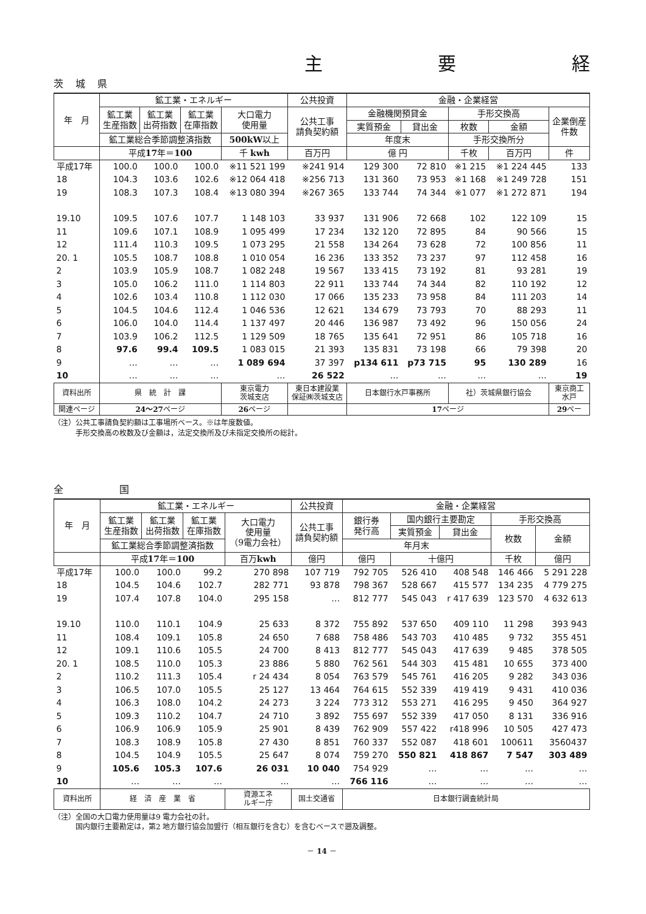主 要 経
茨城県
| 年 月 | 鉱工業・エネルギー | | | | 公共投資 | 金融・企業経営 | | | | |
| --- | --- | --- | --- | --- | --- | --- | --- | --- | --- | --- |
| | 鉱工業 生産指数 | 鉱工業 出荷指数 | 鉱工業 在庫指数 | 大口電力 使用量 | 公共工事 請負契約額 | 金融機関預貸金 | | 手形交換高 | | 企業倒産 件数 |
| | | | | | | 実質預金 | 貸出金 | 枚数 | 金額 | |
| | 鉱工業総合季節調整済指数 | | | 500kW 以上 | | 年度末 | | 手形交換所分 | | |
| | 平成 17 年＝ 100 | | | 千 kwh | 百万円 | 億 円 | | 千枚 | 百万円 | 件 |
| 平成17年 | 100.0 | 100.0 | 100.0 | ※11 521 199 | ※241 914 | 129 300 | 72 810 | ※1 215 | ※1 224 445 | 133 |
| 18 | 104.3 | 103.6 | 102.6 | ※12 064 418 | ※256 713 | 131 360 | 73 953 | ※1 168 | ※1 249 728 | 151 |
| 19 | 108.3 | 107.3 | 108.4 | ※13 080 394 | ※267 365 | 133 744 | 74 344 | ※1 077 | ※1 272 871 | 194 |
| 19.10 | 109.5 | 107.6 | 107.7 | 1 148 103 | 33 937 | 131 906 | 72 668 | 102 | 122 109 | 15 |
| 11 | 109.6 | 107.1 | 108.9 | 1 095 499 | 17 234 | 132 120 | 72 895 | 84 | 90 566 | 15 |
| 12 | 111.4 | 110.3 | 109.5 | 1 073 295 | 21 558 | 134 264 | 73 628 | 72 | 100 856 | 11 |
| 20. 1 | 105.5 | 108.7 | 108.8 | 1 010 054 | 16 236 | 133 352 | 73 237 | 97 | 112 458 | 16 |
| 2 | 103.9 | 105.9 | 108.7 | 1 082 248 | 19 567 | 133 415 | 73 192 | 81 | 93 281 | 19 |
| 3 | 105.0 | 106.2 | 111.0 | 1 114 803 | 22 911 | 133 744 | 74 344 | 82 | 110 192 | 12 |
| 4 | 102.6 | 103.4 | 110.8 | 1 112 030 | 17 066 | 135 233 | 73 958 | 84 | 111 203 | 14 |
| 5 | 104.5 | 104.6 | 112.4 | 1 046 536 | 12 621 | 134 679 | 73 793 | 70 | 88 293 | 11 |
| 6 | 106.0 | 104.0 | 114.4 | 1 137 497 | 20 446 | 136 987 | 73 492 | 96 | 150 056 | 24 |
| 7 | 103.9 | 106.2 | 112.5 | 1 129 509 | 18 765 | 135 641 | 72 951 | 86 | 105 718 | 16 |
| 8 | 97.6 | 99.4 | 109.5 | 1 083 015 | 21 393 | 135 831 | 73 198 | 66 | 79 398 | 20 |
| 9 | … | … | … | 1 089 694 | 37 397 | p134 611 | p73 715 | 95 | 130 289 | 16 |
| 10 | … | … | … | … | 26 522 | … | … | … | … | 19 |
| 資料出所 | 県 統 計 課 | | | 東京電力 茨城支店 | 東日本建設業 保証㈱茨城支店 | 日本銀行水戸事務所 | | 社）茨城県銀行協会 | | 東京商工 水戸 |
| 関連ページ | 24～27 ページ | | | 26 ページ | | 17 ページ | | | | 29 ペー |
（注）公共工事請負契約額は工事場所ベース。※は年度数値。
　　　手形交換高の枚数及び金額は，法定交換所及び未指定交換所の総計。
全　　国
| 年 月 | 鉱工業・エネルギー | | | | 公共投資 | 金融・企業経営 | | | | |
| --- | --- | --- | --- | --- | --- | --- | --- | --- | --- | --- |
| | 鉱工業 生産指数 | 鉱工業 出荷指数 | 鉱工業 在庫指数 | 大口電力 使用量 （9電力会社） | 公共工事 請負契約額 | 銀行券 発行高 | 国内銀行主要勘定 | | 手形交換高 | |
| | | | | | | | 実質預金 | 貸出金 | 枚数 | 金額 |
| | 鉱工業総合季節調整済指数 | | | | | 年月末 | | | | |
| | 平成 17 年＝ 100 | | | 百万 kwh | 億円 | 億円 | 十億円 | | 千枚 | 億円 |
| 平成17年 | 100.0 | 100.0 | 99.2 | 270 898 | 107 719 | 792 705 | 526 410 | 408 548 | 146 466 | 5 291 228 |
| 18 | 104.5 | 104.6 | 102.7 | 282 771 | 93 878 | 798 367 | 528 667 | 415 577 | 134 235 | 4 779 275 |
| 19 | 107.4 | 107.8 | 104.0 | 295 158 | … | 812 777 | 545 043 | r 417 639 | 123 570 | 4 632 613 |
| 19.10 | 110.0 | 110.1 | 104.9 | 25 633 | 8 372 | 755 892 | 537 650 | 409 110 | 11 298 | 393 943 |
| 11 | 108.4 | 109.1 | 105.8 | 24 650 | 7 688 | 758 486 | 543 703 | 410 485 | 9 732 | 355 451 |
| 12 | 109.1 | 110.6 | 105.5 | 24 700 | 8 413 | 812 777 | 545 043 | 417 639 | 9 485 | 378 505 |
| 20. 1 | 108.5 | 110.0 | 105.3 | 23 886 | 5 880 | 762 561 | 544 303 | 415 481 | 10 655 | 373 400 |
| 2 | 110.2 | 111.3 | 105.4 | r 24 434 | 8 054 | 763 579 | 545 761 | 416 205 | 9 282 | 343 036 |
| 3 | 106.5 | 107.0 | 105.5 | 25 127 | 13 464 | 764 615 | 552 339 | 419 419 | 9 431 | 410 036 |
| 4 | 106.3 | 108.0 | 104.2 | 24 273 | 3 224 | 773 312 | 553 271 | 416 295 | 9 450 | 364 927 |
| 5 | 109.3 | 110.2 | 104.7 | 24 710 | 3 892 | 755 697 | 552 339 | 417 050 | 8 131 | 336 916 |
| 6 | 106.9 | 106.9 | 105.9 | 25 901 | 8 439 | 762 909 | 557 422 | r418 996 | 10 505 | 427 473 |
| 7 | 108.3 | 108.9 | 105.8 | 27 430 | 8 851 | 760 337 | 552 087 | 418 601 | 100611 | 3560437 |
| 8 | 104.5 | 104.9 | 105.5 | 25 647 | 8 074 | 759 270 | 550 821 | 418 867 | 7 547 | 303 489 |
| 9 | 105.6 | 105.3 | 107.6 | 26 031 | 10 040 | 754 929 | … | … | … | … |
| 10 | … | … | … | … | … | 766 116 | … | … | … | … |
| 資料出所 | 経 済 産 業 省 | | | 資源エネ ルギー庁 | 国土交通省 | 日本銀行調査統計局 | | | | |
（注）全国の大口電力使用量は9 電力会社の計。
　　　国内銀行主要勘定は，第2 地方銀行協会加盟行（相互銀行を含む）を含むベースで遡及調整。
－ 14 －